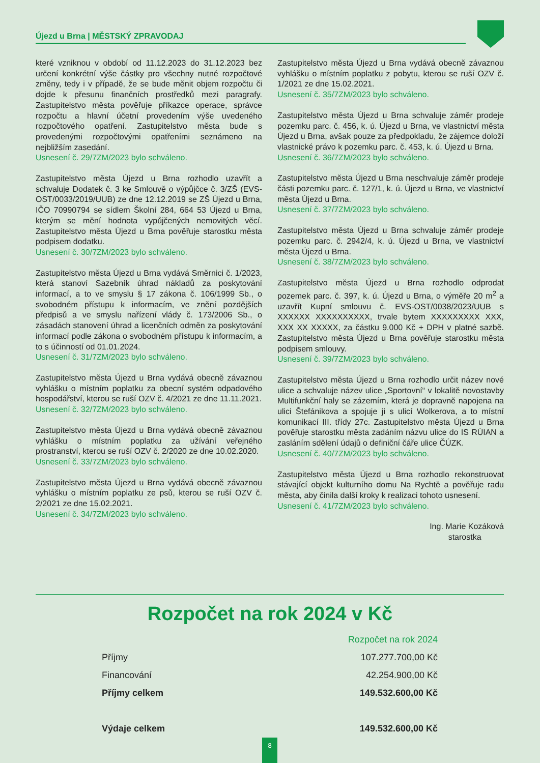Újezd u Brna | MĚSTSKÝ ZPRAVODAJ
které vzniknou v období od 11.12.2023 do 31.12.2023 bez určení konkrétní výše částky pro všechny nutné rozpočtové změny, tedy i v případě, že se bude měnit objem rozpočtu či dojde k přesunu finančních prostředků mezi paragrafy. Zastupitelstvo města pověřuje příkazce operace, správce rozpočtu a hlavní účetní provedením výše uvedeného rozpočtového opatření. Zastupitelstvo města bude s provedenými rozpočtovými opatřeními seznámeno na nejbližším zasedání.
Usnesení č. 29/7ZM/2023 bylo schváleno.
Zastupitelstvo města Újezd u Brna rozhodlo uzavřít a schvaluje Dodatek č. 3 ke Smlouvě o výpůjčce č. 3/ZŠ (EVS-OST/0033/2019/UUB) ze dne 12.12.2019 se ZŠ Újezd u Brna, IČO 70990794 se sídlem Školní 284, 664 53 Újezd u Brna, kterým se mění hodnota vypůjčených nemovitých věcí. Zastupitelstvo města Újezd u Brna pověřuje starostku města podpisem dodatku.
Usnesení č. 30/7ZM/2023 bylo schváleno.
Zastupitelstvo města Újezd u Brna vydává Směrnici č. 1/2023, která stanoví Sazebník úhrad nákladů za poskytování informací, a to ve smyslu § 17 zákona č. 106/1999 Sb., o svobodném přístupu k informacím, ve znění pozdějších předpisů a ve smyslu nařízení vlády č. 173/2006 Sb., o zásadách stanovení úhrad a licenčních odměn za poskytování informací podle zákona o svobodném přístupu k informacím, a to s účinností od 01.01.2024.
Usnesení č. 31/7ZM/2023 bylo schváleno.
Zastupitelstvo města Újezd u Brna vydává obecně závaznou vyhlášku o místním poplatku za obecní systém odpadového hospodářství, kterou se ruší OZV č. 4/2021 ze dne 11.11.2021.
Usnesení č. 32/7ZM/2023 bylo schváleno.
Zastupitelstvo města Újezd u Brna vydává obecně závaznou vyhlášku o místním poplatku za užívání veřejného prostranství, kterou se ruší OZV č. 2/2020 ze dne 10.02.2020.
Usnesení č. 33/7ZM/2023 bylo schváleno.
Zastupitelstvo města Újezd u Brna vydává obecně závaznou vyhlášku o místním poplatku ze psů, kterou se ruší OZV č. 2/2021 ze dne 15.02.2021.
Usnesení č. 34/7ZM/2023 bylo schváleno.
Zastupitelstvo města Újezd u Brna vydává obecně závaznou vyhlášku o místním poplatku z pobytu, kterou se ruší OZV č. 1/2021 ze dne 15.02.2021.
Usnesení č. 35/7ZM/2023 bylo schváleno.
Zastupitelstvo města Újezd u Brna schvaluje záměr prodeje pozemku parc. č. 456, k. ú. Újezd u Brna, ve vlastnictví města Újezd u Brna, avšak pouze za předpokladu, že zájemce doloží vlastnické právo k pozemku parc. č. 453, k. ú. Újezd u Brna.
Usnesení č. 36/7ZM/2023 bylo schváleno.
Zastupitelstvo města Újezd u Brna neschvaluje záměr prodeje části pozemku parc. č. 127/1, k. ú. Újezd u Brna, ve vlastnictví města Újezd u Brna.
Usnesení č. 37/7ZM/2023 bylo schváleno.
Zastupitelstvo města Újezd u Brna schvaluje záměr prodeje pozemku parc. č. 2942/4, k. ú. Újezd u Brna, ve vlastnictví města Újezd u Brna.
Usnesení č. 38/7ZM/2023 bylo schváleno.
Zastupitelstvo města Újezd u Brna rozhodlo odprodat pozemek parc. č. 397, k. ú. Újezd u Brna, o výměře 20 m<sup>2</sup> a uzavřít Kupní smlouvu č. EVS-OST/0038/2023/UUB s XXXXXX XXXXXXXXXX, trvale bytem XXXXXXXXX XXX, XXX XX XXXXX, za částku 9.000 Kč + DPH v platné sazbě. Zastupitelstvo města Újezd u Brna pověřuje starostku města podpisem smlouvy.
Usnesení č. 39/7ZM/2023 bylo schváleno.
Zastupitelstvo města Újezd u Brna rozhodlo určit název nové ulice a schvaluje název ulice „Sportovní“ v lokalitě novostavby Multifunkční haly se zázemím, která je dopravně napojena na ulici Štefánikova a spojuje ji s ulicí Wolkerova, a to místní komunikací III. třídy 27c. Zastupitelstvo města Újezd u Brna pověřuje starostku města zadáním názvu ulice do IS RÚIAN a zasláním sdělení údajů o definiční čáře ulice ČÚZK.
Usnesení č. 40/7ZM/2023 bylo schváleno.
Zastupitelstvo města Újezd u Brna rozhodlo rekonstruovat stávající objekt kulturního domu Na Rychtě a pověřuje radu města, aby činila další kroky k realizaci tohoto usnesení.
Usnesení č. 41/7ZM/2023 bylo schváleno.
Ing. Marie Kozáková
starostka
Rozpočet na rok 2024 v Kč
| | Rozpočet na rok 2024 |
| --- | --- |
| Příjmy | 107.277.700,00 Kč |
| Financování | 42.254.900,00 Kč |
| Příjmy celkem | 149.532.600,00 Kč |
| Výdaje celkem | 149.532.600,00 Kč |
8